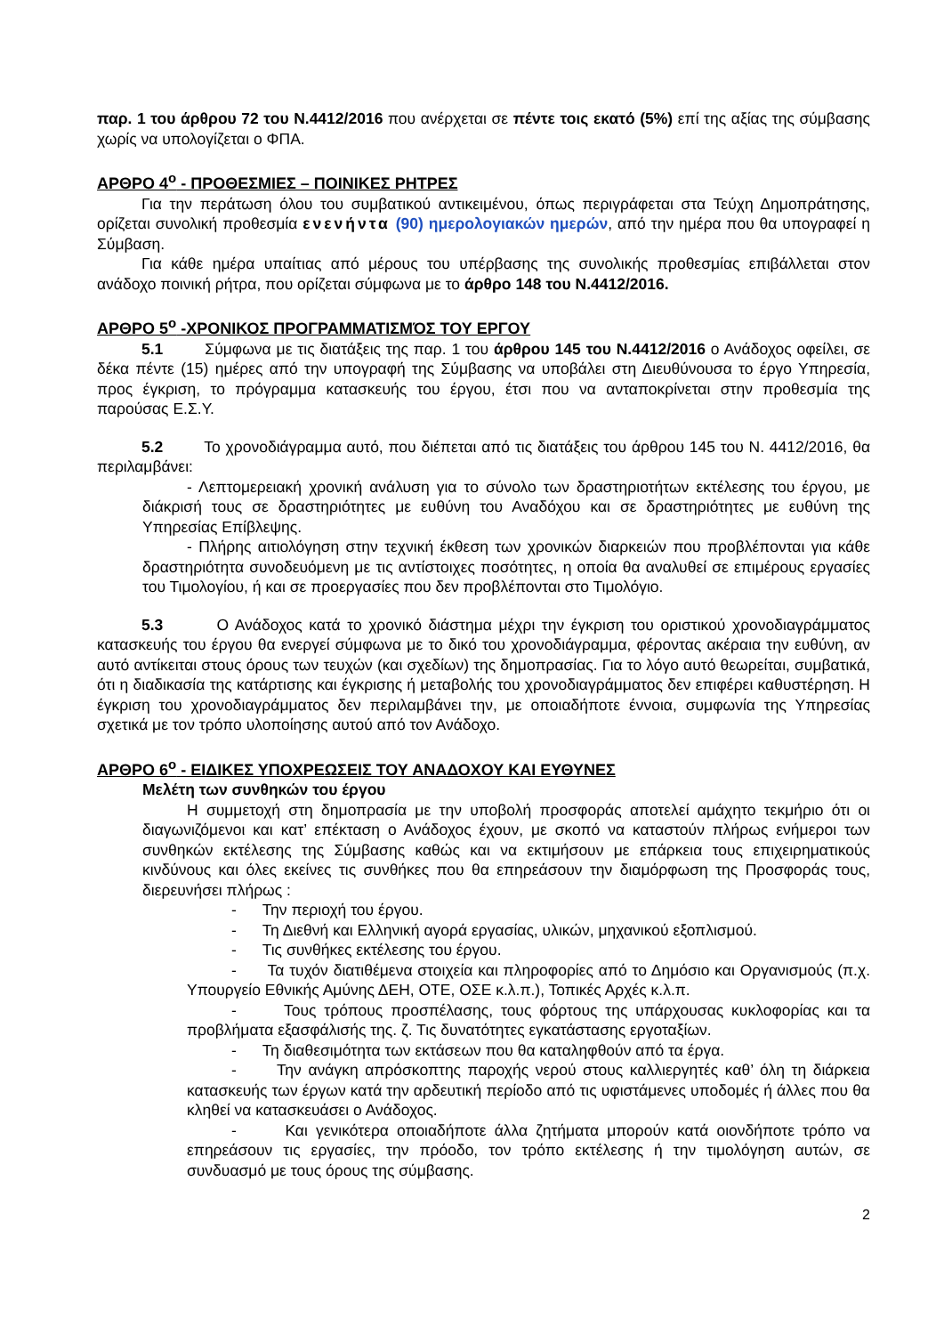παρ. 1 του άρθρου 72 του Ν.4412/2016 που ανέρχεται σε πέντε τοις εκατό (5%) επί της αξίας της σύμβασης χωρίς να υπολογίζεται ο ΦΠΑ.
ΑΡΘΡΟ 4<sup>ο</sup> - ΠΡΟΘΕΣΜΙΕΣ – ΠΟΙΝΙΚΕΣ ΡΗΤΡΕΣ
Για την περάτωση όλου του συμβατικού αντικειμένου, όπως περιγράφεται στα Τεύχη Δημοπράτησης, ορίζεται συνολική προθεσμία ενενήντα (90) ημερολογιακών ημερών, από την ημέρα που θα υπογραφεί η Σύμβαση.
Για κάθε ημέρα υπαίτιας από μέρους του υπέρβασης της συνολικής προθεσμίας επιβάλλεται στον ανάδοχο ποινική ρήτρα, που ορίζεται σύμφωνα με το άρθρο 148 του Ν.4412/2016.
ΑΡΘΡΟ 5<sup>ο</sup> -ΧΡΟΝΙΚΟΣ ΠΡΟΓΡΑΜΜΑΤΙΣΜΌΣ ΤΟΥ ΕΡΓΟΥ
5.1 Σύμφωνα με τις διατάξεις της παρ. 1 του άρθρου 145 του Ν.4412/2016 ο Ανάδοχος οφείλει, σε δέκα πέντε (15) ημέρες από την υπογραφή της Σύμβασης να υποβάλει στη Διευθύνουσα το έργο Υπηρεσία, προς έγκριση, το πρόγραμμα κατασκευής του έργου, έτσι που να ανταποκρίνεται στην προθεσμία της παρούσας Ε.Σ.Υ.
5.2 Το χρονοδιάγραμμα αυτό, που διέπεται από τις διατάξεις του άρθρου 145 του Ν. 4412/2016, θα περιλαμβάνει:
- Λεπτομερειακή χρονική ανάλυση για το σύνολο των δραστηριοτήτων εκτέλεσης του έργου, με διάκρισή τους σε δραστηριότητες με ευθύνη του Αναδόχου και σε δραστηριότητες με ευθύνη της Υπηρεσίας Επίβλεψης.
- Πλήρης αιτιολόγηση στην τεχνική έκθεση των χρονικών διαρκειών που προβλέπονται για κάθε δραστηριότητα συνοδευόμενη με τις αντίστοιχες ποσότητες, η οποία θα αναλυθεί σε επιμέρους εργασίες του Τιμολογίου, ή και σε προεργασίες που δεν προβλέπονται στο Τιμολόγιο.
5.3 Ο Ανάδοχος κατά το χρονικό διάστημα μέχρι την έγκριση του οριστικού χρονοδιαγράμματος κατασκευής του έργου θα ενεργεί σύμφωνα με το δικό του χρονοδιάγραμμα, φέροντας ακέραια την ευθύνη, αν αυτό αντίκειται στους όρους των τευχών (και σχεδίων) της δημοπρασίας. Για το λόγο αυτό θεωρείται, συμβατικά, ότι η διαδικασία της κατάρτισης και έγκρισης ή μεταβολής του χρονοδιαγράμματος δεν επιφέρει καθυστέρηση. Η έγκριση του χρονοδιαγράμματος δεν περιλαμβάνει την, με οποιαδήποτε έννοια, συμφωνία της Υπηρεσίας σχετικά με τον τρόπο υλοποίησης αυτού από τον Ανάδοχο.
ΑΡΘΡΟ 6<sup>ο</sup> - ΕΙΔΙΚΕΣ ΥΠΟΧΡΕΩΣΕΙΣ ΤΟΥ ΑΝΑΔΟΧΟΥ ΚΑΙ ΕΥΘΥΝΕΣ
Μελέτη των συνθηκών του έργου
Η συμμετοχή στη δημοπρασία με την υποβολή προσφοράς αποτελεί αμάχητο τεκμήριο ότι οι διαγωνιζόμενοι και κατ’ επέκταση ο Ανάδοχος έχουν, με σκοπό να καταστούν πλήρως ενήμεροι των συνθηκών εκτέλεσης της Σύμβασης καθώς και να εκτιμήσουν με επάρκεια τους επιχειρηματικούς κινδύνους και όλες εκείνες τις συνθήκες που θα επηρεάσουν την διαμόρφωση της Προσφοράς τους, διερευνήσει πλήρως :
- Την περιοχή του έργου.
- Τη Διεθνή και Ελληνική αγορά εργασίας, υλικών, μηχανικού εξοπλισμού.
- Τις συνθήκες εκτέλεσης του έργου.
- Τα τυχόν διατιθέμενα στοιχεία και πληροφορίες από το Δημόσιο και Οργανισμούς (π.χ. Υπουργείο Εθνικής Αμύνης ΔΕΗ, ΟΤΕ, ΟΣΕ κ.λ.π.), Τοπικές Αρχές κ.λ.π.
- Τους τρόπους προσπέλασης, τους φόρτους της υπάρχουσας κυκλοφορίας και τα προβλήματα εξασφάλισής της. ζ. Τις δυνατότητες εγκατάστασης εργοταξίων.
- Τη διαθεσιμότητα των εκτάσεων που θα καταληφθούν από τα έργα.
- Την ανάγκη απρόσκοπτης παροχής νερού στους καλλιεργητές καθ’ όλη τη διάρκεια κατασκευής των έργων κατά την αρδευτική περίοδο από τις υφιστάμενες υποδομές ή άλλες που θα κληθεί να κατασκευάσει ο Ανάδοχος.
- Και γενικότερα οποιαδήποτε άλλα ζητήματα μπορούν κατά οιονδήποτε τρόπο να επηρεάσουν τις εργασίες, την πρόοδο, τον τρόπο εκτέλεσης ή την τιμολόγηση αυτών, σε συνδυασμό με τους όρους της σύμβασης.
2